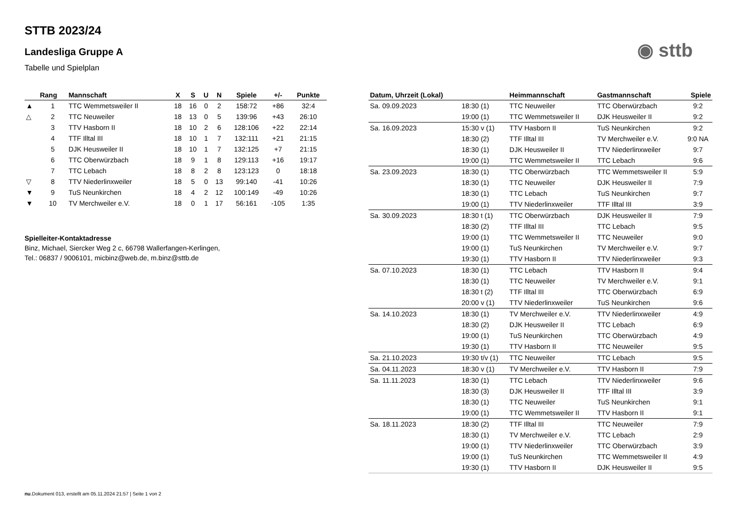STTB 2023/24
◉ sttb
Landesliga Gruppe A
Tabelle und Spielplan
| | Rang | Mannschaft | X | S | U | N | Spiele | +/- | Punkte |
| --- | --- | --- | --- | --- | --- | --- | --- | --- | --- |
| ▲ | 1 | TTC Wemmetsweiler II | 18 | 16 | 0 | 2 | 158:72 | +86 | 32:4 |
| △ | 2 | TTC Neuweiler | 18 | 13 | 0 | 5 | 139:96 | +43 | 26:10 |
| | 3 | TTV Hasborn II | 18 | 10 | 2 | 6 | 128:106 | +22 | 22:14 |
| | 4 | TTF Illtal III | 18 | 10 | 1 | 7 | 132:111 | +21 | 21:15 |
| | 5 | DJK Heusweiler II | 18 | 10 | 1 | 7 | 132:125 | +7 | 21:15 |
| | 6 | TTC Oberwürzbach | 18 | 9 | 1 | 8 | 129:113 | +16 | 19:17 |
| | 7 | TTC Lebach | 18 | 8 | 2 | 8 | 123:123 | 0 | 18:18 |
| ▽ | 8 | TTV Niederlinxweiler | 18 | 5 | 0 | 13 | 99:140 | -41 | 10:26 |
| ▼ | 9 | TuS Neunkirchen | 18 | 4 | 2 | 12 | 100:149 | -49 | 10:26 |
| ▼ | 10 | TV Merchweiler e.V. | 18 | 0 | 1 | 17 | 56:161 | -105 | 1:35 |
Spielleiter-Kontaktadresse
Binz, Michael, Siercker Weg 2 c, 66798 Wallerfangen-Kerlingen,
Tel.: 06837 / 9006101, micbinz@web.de, m.binz@sttb.de
| Datum, Uhrzeit (Lokal) | | Heimmannschaft | Gastmannschaft | Spiele |
| --- | --- | --- | --- | --- |
| Sa. 09.09.2023 | 18:30 (1) | TTC Neuweiler | TTC Oberwürzbach | 9:2 |
| | 19:00 (1) | TTC Wemmetsweiler II | DJK Heusweiler II | 9:2 |
| Sa. 16.09.2023 | 15:30 v (1) | TTV Hasborn II | TuS Neunkirchen | 9:2 |
| | 18:30 (2) | TTF Illtal III | TV Merchweiler e.V. | 9:0 NA |
| | 18:30 (1) | DJK Heusweiler II | TTV Niederlinxweiler | 9:7 |
| | 19:00 (1) | TTC Wemmetsweiler II | TTC Lebach | 9:6 |
| Sa. 23.09.2023 | 18:30 (1) | TTC Oberwürzbach | TTC Wemmetsweiler II | 5:9 |
| | 18:30 (1) | TTC Neuweiler | DJK Heusweiler II | 7:9 |
| | 18:30 (1) | TTC Lebach | TuS Neunkirchen | 9:7 |
| | 19:00 (1) | TTV Niederlinxweiler | TTF Illtal III | 3:9 |
| Sa. 30.09.2023 | 18:30 t (1) | TTC Oberwürzbach | DJK Heusweiler II | 7:9 |
| | 18:30 (2) | TTF Illtal III | TTC Lebach | 9:5 |
| | 19:00 (1) | TTC Wemmetsweiler II | TTC Neuweiler | 9:0 |
| | 19:00 (1) | TuS Neunkirchen | TV Merchweiler e.V. | 9:7 |
| | 19:30 (1) | TTV Hasborn II | TTV Niederlinxweiler | 9:3 |
| Sa. 07.10.2023 | 18:30 (1) | TTC Lebach | TTV Hasborn II | 9:4 |
| | 18:30 (1) | TTC Neuweiler | TV Merchweiler e.V. | 9:1 |
| | 18:30 t (2) | TTF Illtal III | TTC Oberwürzbach | 6:9 |
| | 20:00 v (1) | TTV Niederlinxweiler | TuS Neunkirchen | 9:6 |
| Sa. 14.10.2023 | 18:30 (1) | TV Merchweiler e.V. | TTV Niederlinxweiler | 4:9 |
| | 18:30 (2) | DJK Heusweiler II | TTC Lebach | 6:9 |
| | 19:00 (1) | TuS Neunkirchen | TTC Oberwürzbach | 4:9 |
| | 19:30 (1) | TTV Hasborn II | TTC Neuweiler | 9:5 |
| Sa. 21.10.2023 | 19:30 t/v (1) | TTC Neuweiler | TTC Lebach | 9:5 |
| Sa. 04.11.2023 | 18:30 v (1) | TV Merchweiler e.V. | TTV Hasborn II | 7:9 |
| Sa. 11.11.2023 | 18:30 (1) | TTC Lebach | TTV Niederlinxweiler | 9:6 |
| | 18:30 (3) | DJK Heusweiler II | TTF Illtal III | 3:9 |
| | 18:30 (1) | TTC Neuweiler | TuS Neunkirchen | 9:1 |
| | 19:00 (1) | TTC Wemmetsweiler II | TTV Hasborn II | 9:1 |
| Sa. 18.11.2023 | 18:30 (2) | TTF Illtal III | TTC Neuweiler | 7:9 |
| | 18:30 (1) | TV Merchweiler e.V. | TTC Lebach | 2:9 |
| | 19:00 (1) | TTV Niederlinxweiler | TTC Oberwürzbach | 3:9 |
| | 19:00 (1) | TuS Neunkirchen | TTC Wemmetsweiler II | 4:9 |
| | 19:30 (1) | TTV Hasborn II | DJK Heusweiler II | 9:5 |
nu.Dokument 013, erstellt am 05.11.2024 21:57 | Seite 1 von 2